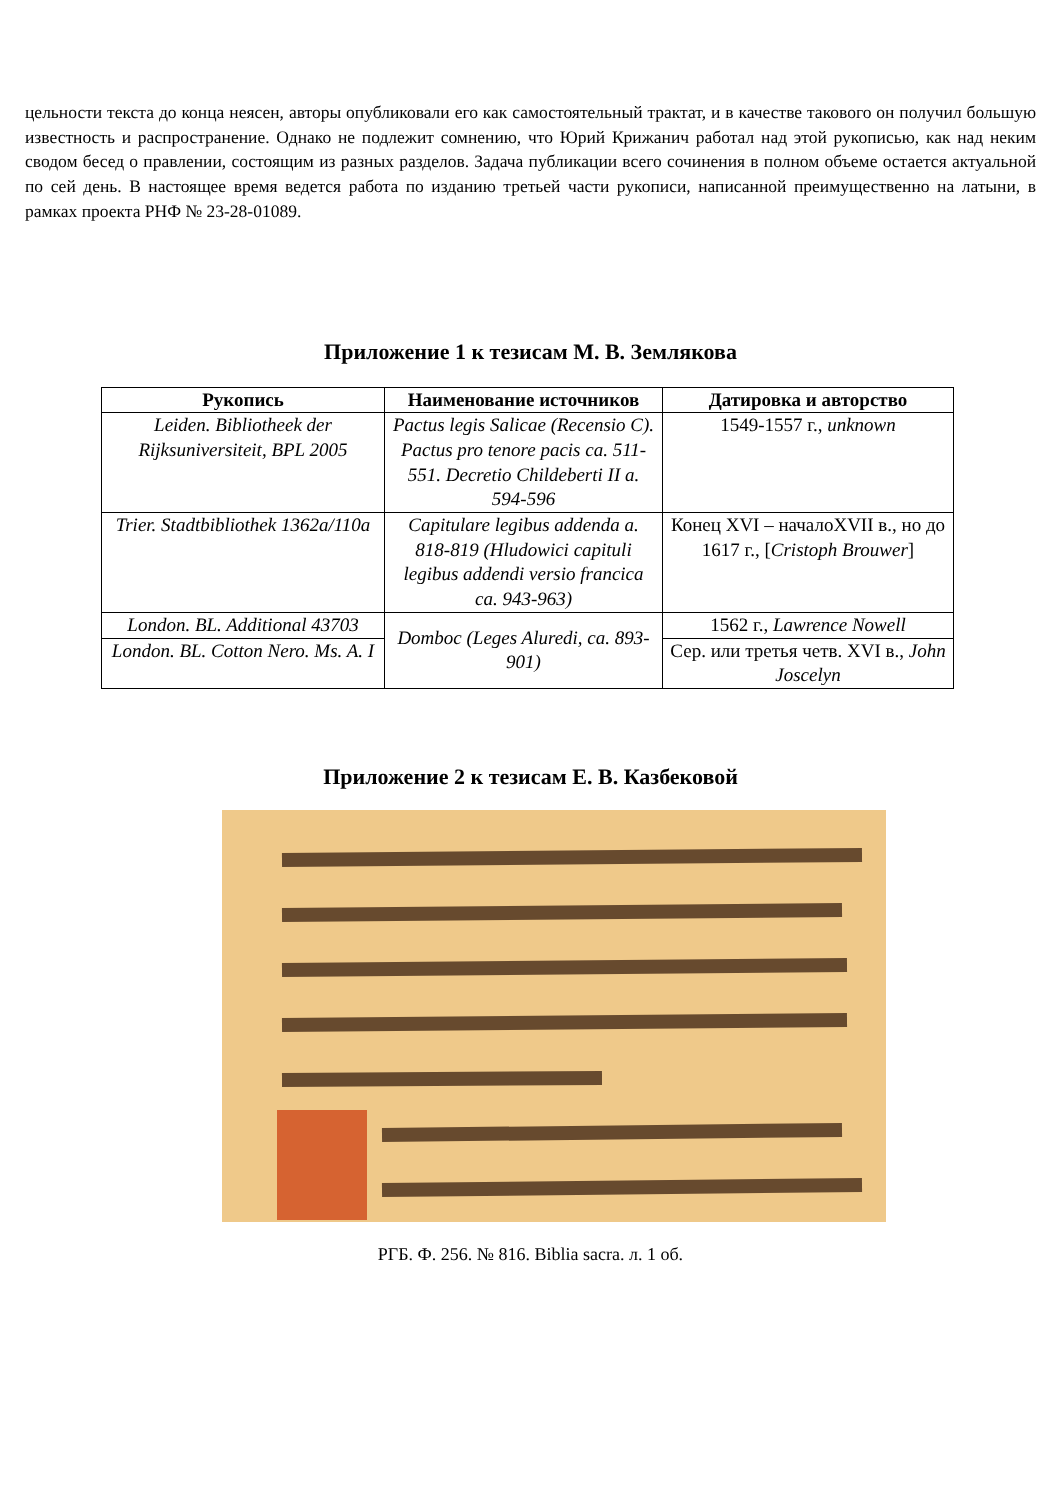цельности текста до конца неясен, авторы опубликовали его как самостоятельный трактат, и в качестве такового он получил большую известность и распространение. Однако не подлежит сомнению, что Юрий Крижанич работал над этой рукописью, как над неким сводом бесед о правлении, состоящим из разных разделов. Задача публикации всего сочинения в полном объеме остается актуальной по сей день. В настоящее время ведется работа по изданию третьей части рукописи, написанной преимущественно на латыни, в рамках проекта РНФ № 23-28-01089.
Приложение 1 к тезисам М. В. Землякова
| Рукопись | Наименование источников | Датировка и авторство |
| --- | --- | --- |
| Leiden. Bibliotheek der Rijksuniversiteit, BPL 2005 | Pactus legis Salicae (Recensio C). Pactus pro tenore pacis ca. 511-551. Decretio Childeberti II a. 594-596 | 1549-1557 г., unknown |
| Trier. Stadtbibliothek 1362a/110a | Capitulare legibus addenda a. 818-819 (Hludowici capituli legibus addendi versio francica ca. 943-963) | Конец XVI – началоXVII в., но до 1617 г., [ Cristoph Brouwer ] |
| London. BL. Additional 43703 | Domboc (Leges Aluredi, ca. 893-901) | 1562 г., Lawrence Nowell |
| London. BL. Cotton Nero. Ms. A. I | | Сер. или третья четв. XVI в., John Joscelyn |
Приложение 2 к тезисам Е. В. Казбековой
РГБ. Ф. 256. № 816. Biblia sacra. л. 1 об.